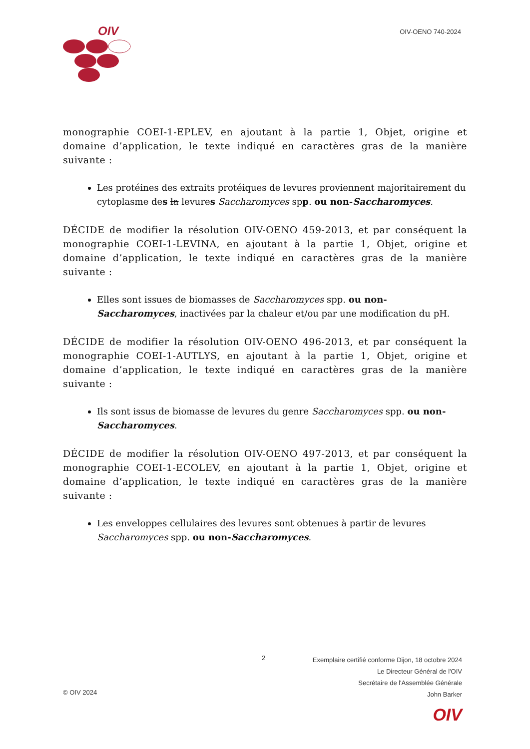OIV
OIV-OENO 740-2024
monographie COEI-1-EPLEV, en ajoutant à la partie 1, Objet, origine et domaine d’application, le texte indiqué en caractères gras de la manière suivante :
Les protéines des extraits protéiques de levures proviennent majoritairement du cytoplasme des la levures Saccharomyces spp. ou non-Saccharomyces.
DÉCIDE de modifier la résolution OIV-OENO 459-2013, et par conséquent la monographie COEI-1-LEVINA, en ajoutant à la partie 1, Objet, origine et domaine d’application, le texte indiqué en caractères gras de la manière suivante :
Elles sont issues de biomasses de Saccharomyces spp. ou non-Saccharomyces, inactivées par la chaleur et/ou par une modification du pH.
DÉCIDE de modifier la résolution OIV-OENO 496-2013, et par conséquent la monographie COEI-1-AUTLYS, en ajoutant à la partie 1, Objet, origine et domaine d’application, le texte indiqué en caractères gras de la manière suivante :
Ils sont issus de biomasse de levures du genre Saccharomyces spp. ou non-Saccharomyces.
DÉCIDE de modifier la résolution OIV-OENO 497-2013, et par conséquent la monographie COEI-1-ECOLEV, en ajoutant à la partie 1, Objet, origine et domaine d’application, le texte indiqué en caractères gras de la manière suivante :
Les enveloppes cellulaires des levures sont obtenues à partir de levures Saccharomyces spp. ou non-Saccharomyces.
2
Exemplaire certifié conforme Dijon, 18 octobre 2024
Le Directeur Général de l'OIV
Secrétaire de l'Assemblée Générale
John Barker
© OIV 2024
OIV